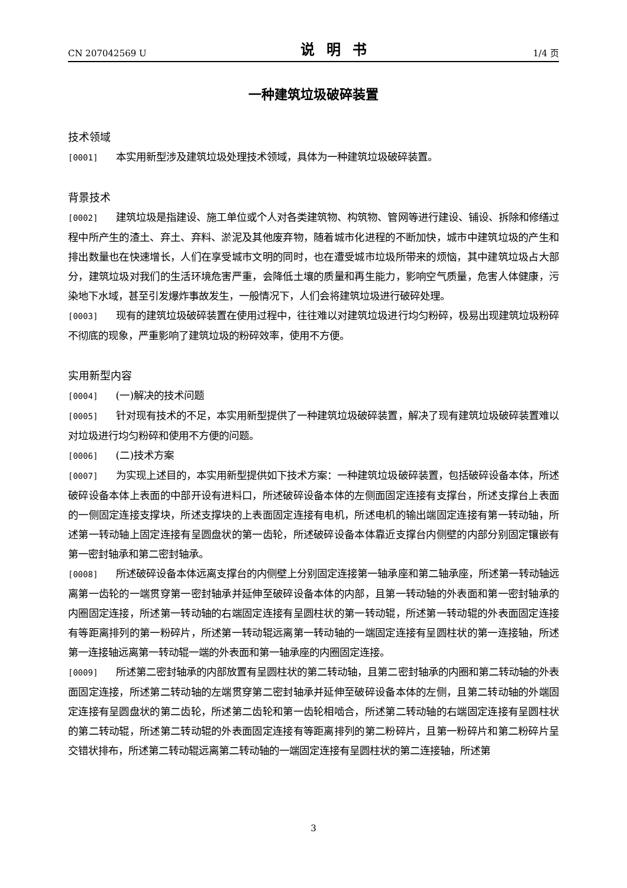CN 207042569 U 说明书 1/4 页
一种建筑垃圾破碎装置
技术领域
[0001] 本实用新型涉及建筑垃圾处理技术领域，具体为一种建筑垃圾破碎装置。
背景技术
[0002] 建筑垃圾是指建设、施工单位或个人对各类建筑物、构筑物、管网等进行建设、铺设、拆除和修缮过程中所产生的渣土、弃土、弃料、淤泥及其他废弃物，随着城市化进程的不断加快，城市中建筑垃圾的产生和排出数量也在快速增长，人们在享受城市文明的同时，也在遭受城市垃圾所带来的烦恼，其中建筑垃圾占大部分，建筑垃圾对我们的生活环境危害严重，会降低土壤的质量和再生能力，影响空气质量，危害人体健康，污染地下水域，甚至引发爆炸事故发生，一般情况下，人们会将建筑垃圾进行破碎处理。
[0003] 现有的建筑垃圾破碎装置在使用过程中，往往难以对建筑垃圾进行均匀粉碎，极易出现建筑垃圾粉碎不彻底的现象，严重影响了建筑垃圾的粉碎效率，使用不方便。
实用新型内容
[0004] (一)解决的技术问题
[0005] 针对现有技术的不足，本实用新型提供了一种建筑垃圾破碎装置，解决了现有建筑垃圾破碎装置难以对垃圾进行均匀粉碎和使用不方便的问题。
[0006] (二)技术方案
[0007] 为实现上述目的，本实用新型提供如下技术方案：一种建筑垃圾破碎装置，包括破碎设备本体，所述破碎设备本体上表面的中部开设有进料口，所述破碎设备本体的左侧面固定连接有支撑台，所述支撑台上表面的一侧固定连接支撑块，所述支撑块的上表面固定连接有电机，所述电机的输出端固定连接有第一转动轴，所述第一转动轴上固定连接有呈圆盘状的第一齿轮，所述破碎设备本体靠近支撑台内侧壁的内部分别固定镶嵌有第一密封轴承和第二密封轴承。
[0008] 所述破碎设备本体远离支撑台的内侧壁上分别固定连接第一轴承座和第二轴承座，所述第一转动轴远离第一齿轮的一端贯穿第一密封轴承并延伸至破碎设备本体的内部，且第一转动轴的外表面和第一密封轴承的内圈固定连接，所述第一转动轴的右端固定连接有呈圆柱状的第一转动辊，所述第一转动辊的外表面固定连接有等距离排列的第一粉碎片，所述第一转动辊远离第一转动轴的一端固定连接有呈圆柱状的第一连接轴，所述第一连接轴远离第一转动辊一端的外表面和第一轴承座的内圈固定连接。
[0009] 所述第二密封轴承的内部放置有呈圆柱状的第二转动轴，且第二密封轴承的内圈和第二转动轴的外表面固定连接，所述第二转动轴的左端贯穿第二密封轴承并延伸至破碎设备本体的左侧，且第二转动轴的外端固定连接有呈圆盘状的第二齿轮，所述第二齿轮和第一齿轮相啮合，所述第二转动轴的右端固定连接有呈圆柱状的第二转动辊，所述第二转动辊的外表面固定连接有等距离排列的第二粉碎片，且第一粉碎片和第二粉碎片呈交错状排布，所述第二转动辊远离第二转动轴的一端固定连接有呈圆柱状的第二连接轴，所述第
3